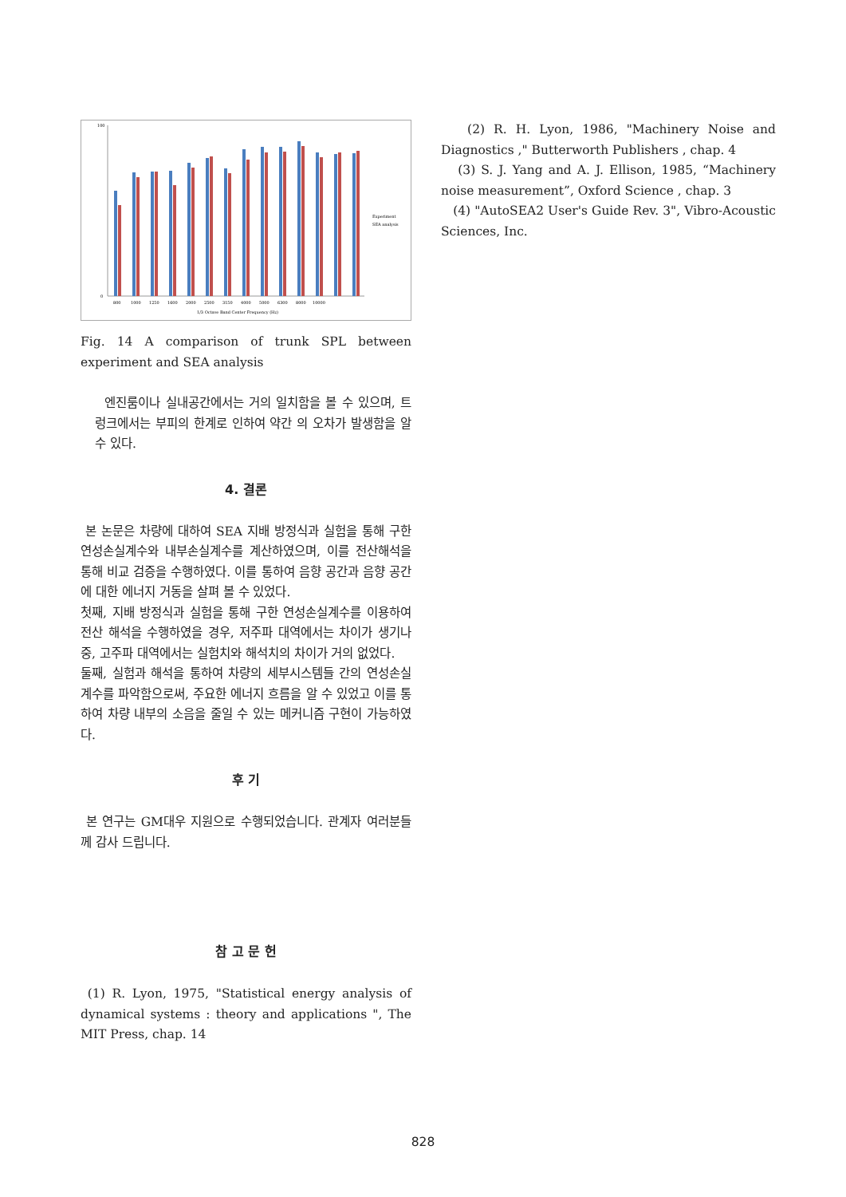100
0
800
1000
1250
1600
2000
2500
3150
4000
5000
6300
8000
10000
1/3 Octave Band Center Frequency (Hz)
Experiment
SEA analysis
Fig. 14 A comparison of trunk SPL between experiment and SEA analysis
엔진룸이나 실내공간에서는 거의 일치함을 볼 수 있으며, 트렁크에서는 부피의 한계로 인하여 약간 의 오차가 발생함을 알 수 있다.
4. 결론
본 논문은 차량에 대하여 SEA 지배 방정식과 실험을 통해 구한 연성손실계수와 내부손실계수를 계산하였으며, 이를 전산해석을 통해 비교 검증을 수행하였다. 이를 통하여 음향 공간과 음향 공간에 대한 에너지 거동을 살펴 볼 수 있었다.
첫째, 지배 방정식과 실험을 통해 구한 연성손실계수를 이용하여 전산 해석을 수행하였을 경우, 저주파 대역에서는 차이가 생기나 중, 고주파 대역에서는 실험치와 해석치의 차이가 거의 없었다.
둘째, 실험과 해석을 통하여 차량의 세부시스템들 간의 연성손실계수를 파악함으로써, 주요한 에너지 흐름을 알 수 있었고 이를 통하여 차량 내부의 소음을 줄일 수 있는 메커니즘 구현이 가능하였다.
후 기
본 연구는 GM대우 지원으로 수행되었습니다. 관계자 여러분들께 감사 드립니다.
참 고 문 헌
(1) R. Lyon, 1975, "Statistical energy analysis of dynamical systems : theory and applications ", The MIT Press, chap. 14
(2) R. H. Lyon, 1986, "Machinery Noise and Diagnostics ," Butterworth Publishers , chap. 4
(3) S. J. Yang and A. J. Ellison, 1985, “Machinery noise measurement”, Oxford Science , chap. 3
(4) "AutoSEA2 User's Guide Rev. 3", Vibro-Acoustic Sciences, Inc.
828